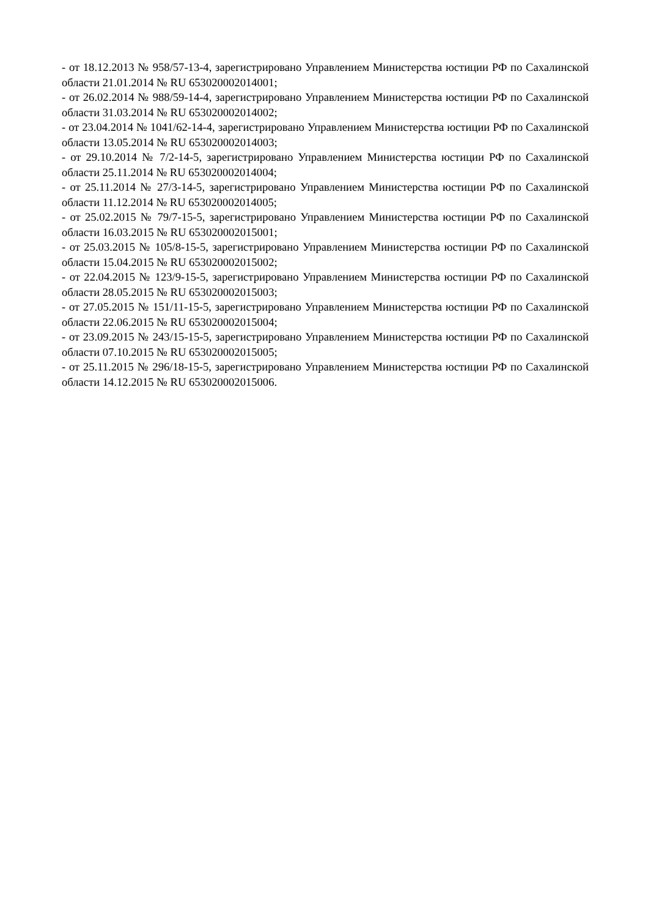- от 18.12.2013 № 958/57-13-4, зарегистрировано Управлением Министерства юстиции РФ по Сахалинской области 21.01.2014 № RU 653020002014001;
- от 26.02.2014 № 988/59-14-4, зарегистрировано Управлением Министерства юстиции РФ по Сахалинской области 31.03.2014 № RU 653020002014002;
- от 23.04.2014 № 1041/62-14-4, зарегистрировано Управлением Министерства юстиции РФ по Сахалинской области 13.05.2014 № RU 653020002014003;
- от 29.10.2014 № 7/2-14-5, зарегистрировано Управлением Министерства юстиции РФ по Сахалинской области 25.11.2014 № RU 653020002014004;
- от 25.11.2014 № 27/3-14-5, зарегистрировано Управлением Министерства юстиции РФ по Сахалинской области 11.12.2014 № RU 653020002014005;
- от 25.02.2015 № 79/7-15-5, зарегистрировано Управлением Министерства юстиции РФ по Сахалинской области 16.03.2015 № RU 653020002015001;
- от 25.03.2015 № 105/8-15-5, зарегистрировано Управлением Министерства юстиции РФ по Сахалинской области 15.04.2015 № RU 653020002015002;
- от 22.04.2015 № 123/9-15-5, зарегистрировано Управлением Министерства юстиции РФ по Сахалинской области 28.05.2015 № RU 653020002015003;
- от 27.05.2015 № 151/11-15-5, зарегистрировано Управлением Министерства юстиции РФ по Сахалинской области 22.06.2015 № RU 653020002015004;
- от 23.09.2015 № 243/15-15-5, зарегистрировано Управлением Министерства юстиции РФ по Сахалинской области 07.10.2015 № RU 653020002015005;
- от 25.11.2015 № 296/18-15-5, зарегистрировано Управлением Министерства юстиции РФ по Сахалинской области 14.12.2015 № RU 653020002015006.